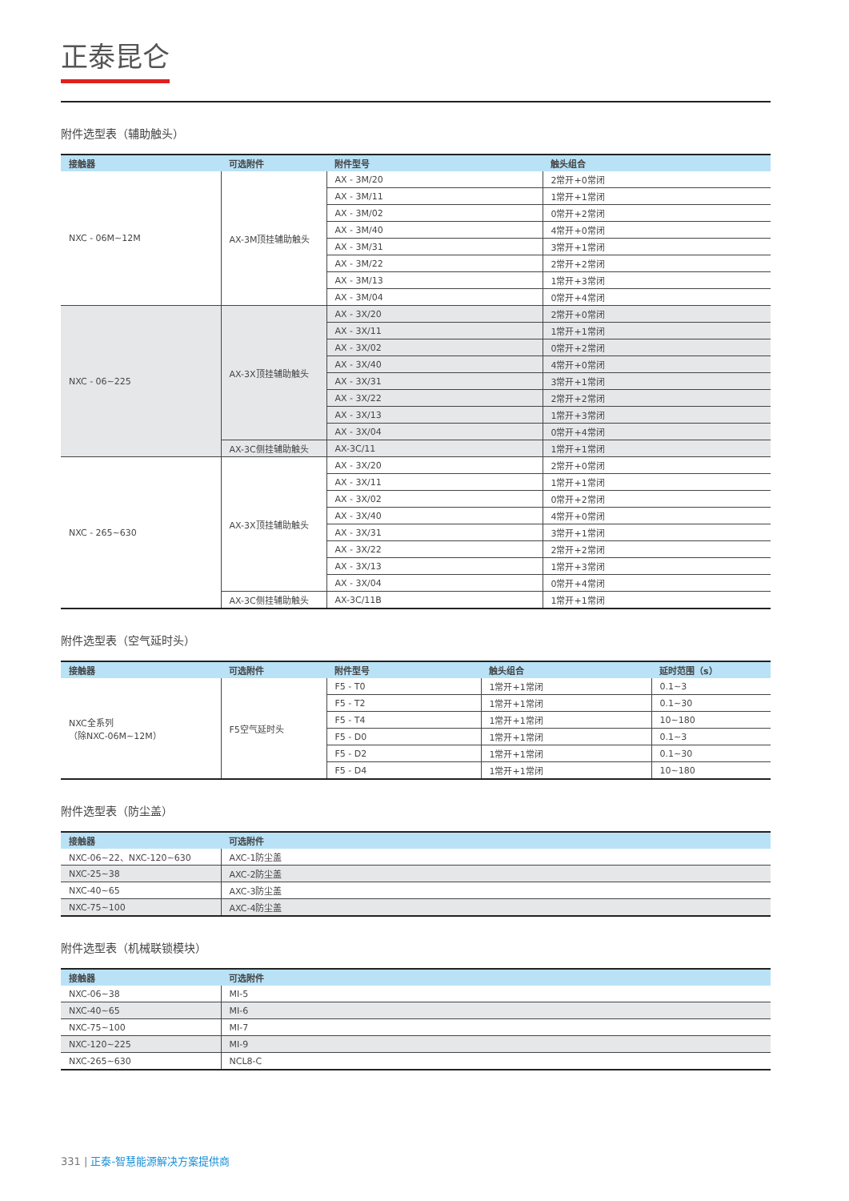正泰昆仑
附件选型表（辅助触头）
| 接触器 | 可选附件 | 附件型号 | 触头组合 |
| --- | --- | --- | --- |
| NXC - 06M~12M | AX-3M顶挂辅助触头 | AX - 3M/20 | 2常开+0常闭 |
| | | AX - 3M/11 | 1常开+1常闭 |
| | | AX - 3M/02 | 0常开+2常闭 |
| | | AX - 3M/40 | 4常开+0常闭 |
| | | AX - 3M/31 | 3常开+1常闭 |
| | | AX - 3M/22 | 2常开+2常闭 |
| | | AX - 3M/13 | 1常开+3常闭 |
| | | AX - 3M/04 | 0常开+4常闭 |
| NXC - 06~225 | AX-3X顶挂辅助触头 | AX - 3X/20 | 2常开+0常闭 |
| | | AX - 3X/11 | 1常开+1常闭 |
| | | AX - 3X/02 | 0常开+2常闭 |
| | | AX - 3X/40 | 4常开+0常闭 |
| | | AX - 3X/31 | 3常开+1常闭 |
| | | AX - 3X/22 | 2常开+2常闭 |
| | | AX - 3X/13 | 1常开+3常闭 |
| | | AX - 3X/04 | 0常开+4常闭 |
| | AX-3C侧挂辅助触头 | AX-3C/11 | 1常开+1常闭 |
| NXC - 265~630 | AX-3X顶挂辅助触头 | AX - 3X/20 | 2常开+0常闭 |
| | | AX - 3X/11 | 1常开+1常闭 |
| | | AX - 3X/02 | 0常开+2常闭 |
| | | AX - 3X/40 | 4常开+0常闭 |
| | | AX - 3X/31 | 3常开+1常闭 |
| | | AX - 3X/22 | 2常开+2常闭 |
| | | AX - 3X/13 | 1常开+3常闭 |
| | | AX - 3X/04 | 0常开+4常闭 |
| | AX-3C侧挂辅助触头 | AX-3C/11B | 1常开+1常闭 |
附件选型表（空气延时头）
| 接触器 | 可选附件 | 附件型号 | 触头组合 | 延时范围（s） |
| --- | --- | --- | --- | --- |
| NXC全系列 （除NXC-06M~12M） | F5空气延时头 | F5 - T0 | 1常开+1常闭 | 0.1~3 |
| | | F5 - T2 | 1常开+1常闭 | 0.1~30 |
| | | F5 - T4 | 1常开+1常闭 | 10~180 |
| | | F5 - D0 | 1常开+1常闭 | 0.1~3 |
| | | F5 - D2 | 1常开+1常闭 | 0.1~30 |
| | | F5 - D4 | 1常开+1常闭 | 10~180 |
附件选型表（防尘盖）
| 接触器 | 可选附件 |
| --- | --- |
| NXC-06~22、NXC-120~630 | AXC-1防尘盖 |
| NXC-25~38 | AXC-2防尘盖 |
| NXC-40~65 | AXC-3防尘盖 |
| NXC-75~100 | AXC-4防尘盖 |
附件选型表（机械联锁模块）
| 接触器 | 可选附件 |
| --- | --- |
| NXC-06~38 | MI-5 |
| NXC-40~65 | MI-6 |
| NXC-75~100 | MI-7 |
| NXC-120~225 | MI-9 |
| NXC-265~630 | NCL8-C |
331 | 正泰-智慧能源解决方案提供商